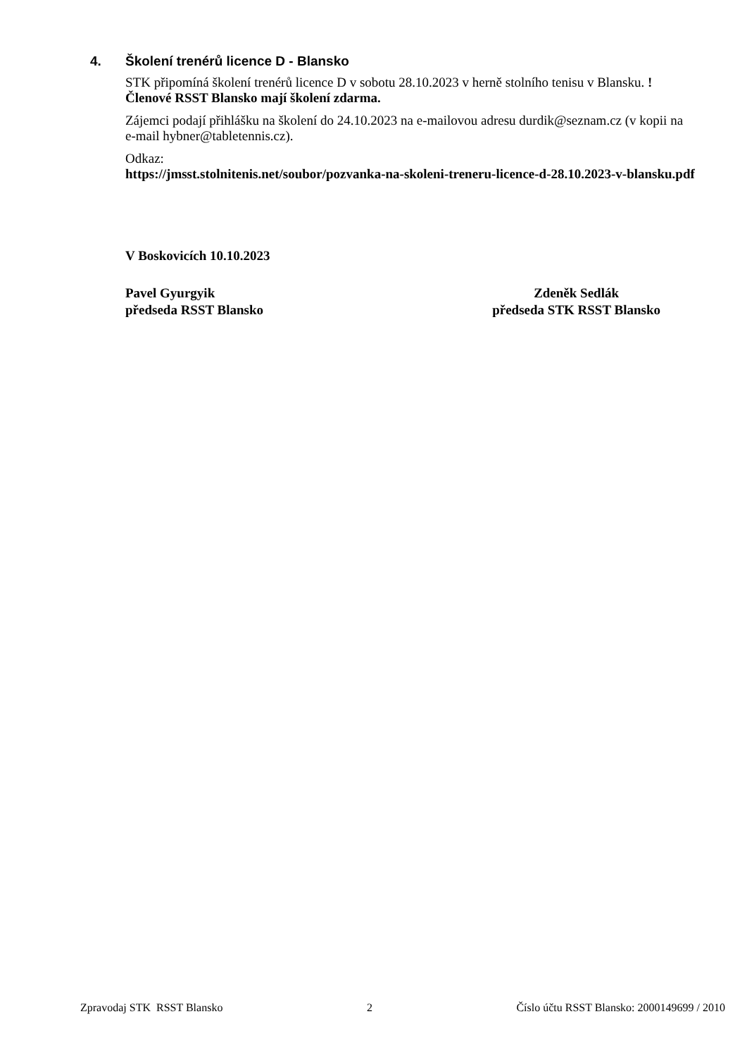4. Školení trenérů licence D - Blansko
STK připomíná školení trenérů licence D v sobotu 28.10.2023 v herně stolního tenisu v Blansku. !Členové RSST Blansko mají školení zdarma.
Zájemci podají přihlášku na školení do 24.10.2023 na e-mailovou adresu durdik@seznam.cz (v kopii na e-mail hybner@tabletennis.cz).
Odkaz:
https://jmsst.stolnitenis.net/soubor/pozvanka-na-skoleni-treneru-licence-d-28.10.2023-v-blansku.pdf
V Boskovicích 10.10.2023
Pavel Gyurgyik
předseda RSST Blansko
Zdeněk Sedlák
předseda STK RSST Blansko
Zpravodaj STK RSST Blansko 2 Číslo účtu RSST Blansko: 2000149699 / 2010